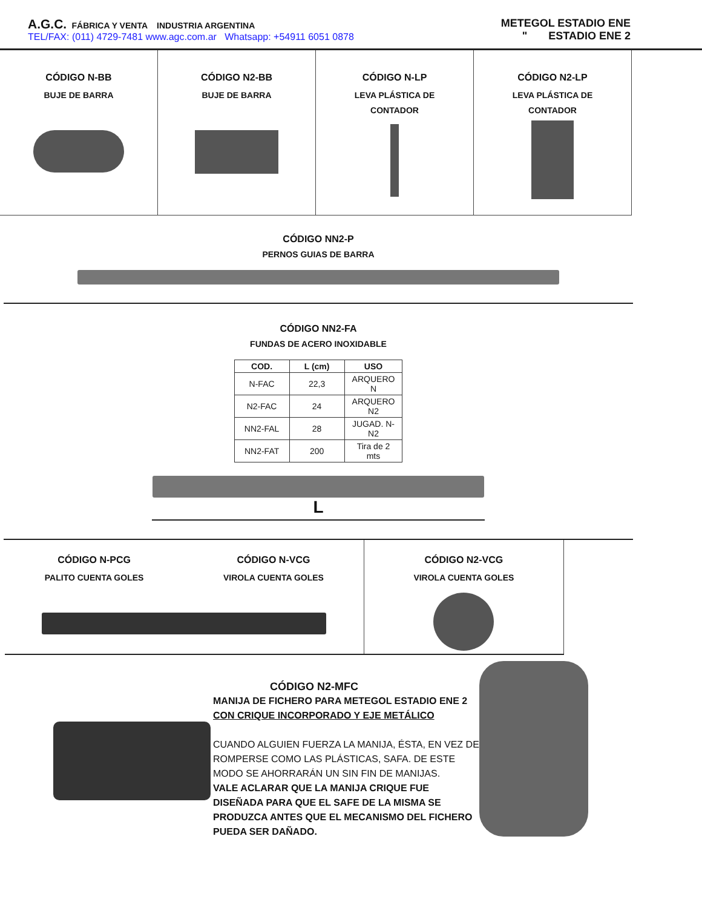A.G.C. FÁBRICA Y VENTA INDUSTRIA ARGENTINA
TEL/FAX: (011) 4729-7481 www.agc.com.ar Whatsapp: +54911 6051 0878
METEGOL ESTADIO ENE
" ESTADIO ENE 2
CÓDIGO N-BB
BUJE DE BARRA
CÓDIGO N2-BB
BUJE DE BARRA
CÓDIGO N-LP
LEVA PLÁSTICA DE
CONTADOR
CÓDIGO N2-LP
LEVA PLÁSTICA DE
CONTADOR
CÓDIGO NN2-P
PERNOS GUIAS DE BARRA
CÓDIGO NN2-FA
FUNDAS DE ACERO INOXIDABLE
| COD. | L (cm) | USO |
| --- | --- | --- |
| N-FAC | 22,3 | ARQUERO N |
| N2-FAC | 24 | ARQUERO N2 |
| NN2-FAL | 28 | JUGAD. N-N2 |
| NN2-FAT | 200 | Tira de 2 mts |
L
CÓDIGO N-PCG
PALITO CUENTA GOLES
CÓDIGO N-VCG
VIROLA CUENTA GOLES
CÓDIGO N2-VCG
VIROLA CUENTA GOLES
CÓDIGO N2-MFC
MANIJA DE FICHERO PARA METEGOL ESTADIO ENE 2
CON CRIQUE INCORPORADO Y EJE METÁLICO
CUANDO ALGUIEN FUERZA LA MANIJA, ÉSTA, EN VEZ DE ROMPERSE COMO LAS PLÁSTICAS, SAFA. DE ESTE MODO SE AHORRARÁN UN SIN FIN DE MANIJAS.
VALE ACLARAR QUE LA MANIJA CRIQUE FUE DISEÑADA PARA QUE EL SAFE DE LA MISMA SE PRODUZCA ANTES QUE EL MECANISMO DEL FICHERO PUEDA SER DAÑADO.